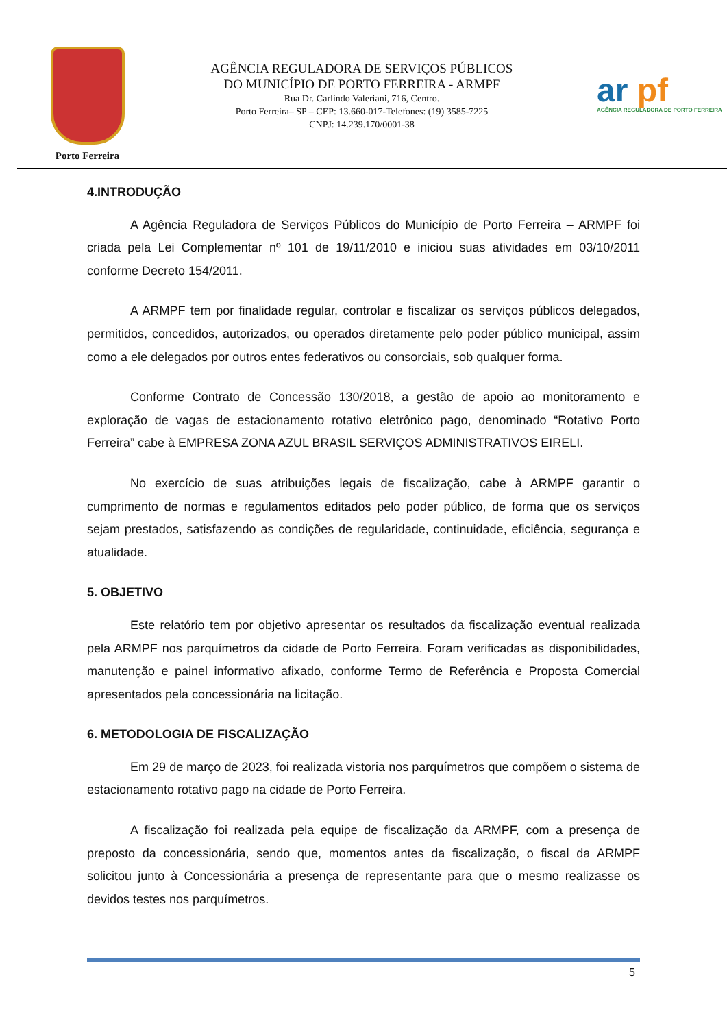Porto Ferreira
AGÊNCIA REGULADORA DE SERVIÇOS PÚBLICOS
DO MUNICÍPIO DE PORTO FERREIRA - ARMPF
Rua Dr. Carlindo Valeriani, 716, Centro.
Porto Ferreira– SP – CEP: 13.660-017-Telefones: (19) 3585-7225
CNPJ: 14.239.170/0001-38
ar pf
AGÊNCIA REGULADORA DE PORTO FERREIRA
4.INTRODUÇÃO
A Agência Reguladora de Serviços Públicos do Município de Porto Ferreira – ARMPF foi criada pela Lei Complementar nº 101 de 19/11/2010 e iniciou suas atividades em 03/10/2011 conforme Decreto 154/2011.
A ARMPF tem por finalidade regular, controlar e fiscalizar os serviços públicos delegados, permitidos, concedidos, autorizados, ou operados diretamente pelo poder público municipal, assim como a ele delegados por outros entes federativos ou consorciais, sob qualquer forma.
Conforme Contrato de Concessão 130/2018, a gestão de apoio ao monitoramento e exploração de vagas de estacionamento rotativo eletrônico pago, denominado “Rotativo Porto Ferreira” cabe à EMPRESA ZONA AZUL BRASIL SERVIÇOS ADMINISTRATIVOS EIRELI.
No exercício de suas atribuições legais de fiscalização, cabe à ARMPF garantir o cumprimento de normas e regulamentos editados pelo poder público, de forma que os serviços sejam prestados, satisfazendo as condições de regularidade, continuidade, eficiência, segurança e atualidade.
5. OBJETIVO
Este relatório tem por objetivo apresentar os resultados da fiscalização eventual realizada pela ARMPF nos parquímetros da cidade de Porto Ferreira. Foram verificadas as disponibilidades, manutenção e painel informativo afixado, conforme Termo de Referência e Proposta Comercial apresentados pela concessionária na licitação.
6. METODOLOGIA DE FISCALIZAÇÃO
Em 29 de março de 2023, foi realizada vistoria nos parquímetros que compõem o sistema de estacionamento rotativo pago na cidade de Porto Ferreira.
A fiscalização foi realizada pela equipe de fiscalização da ARMPF, com a presença de preposto da concessionária, sendo que, momentos antes da fiscalização, o fiscal da ARMPF solicitou junto à Concessionária a presença de representante para que o mesmo realizasse os devidos testes nos parquímetros.
5